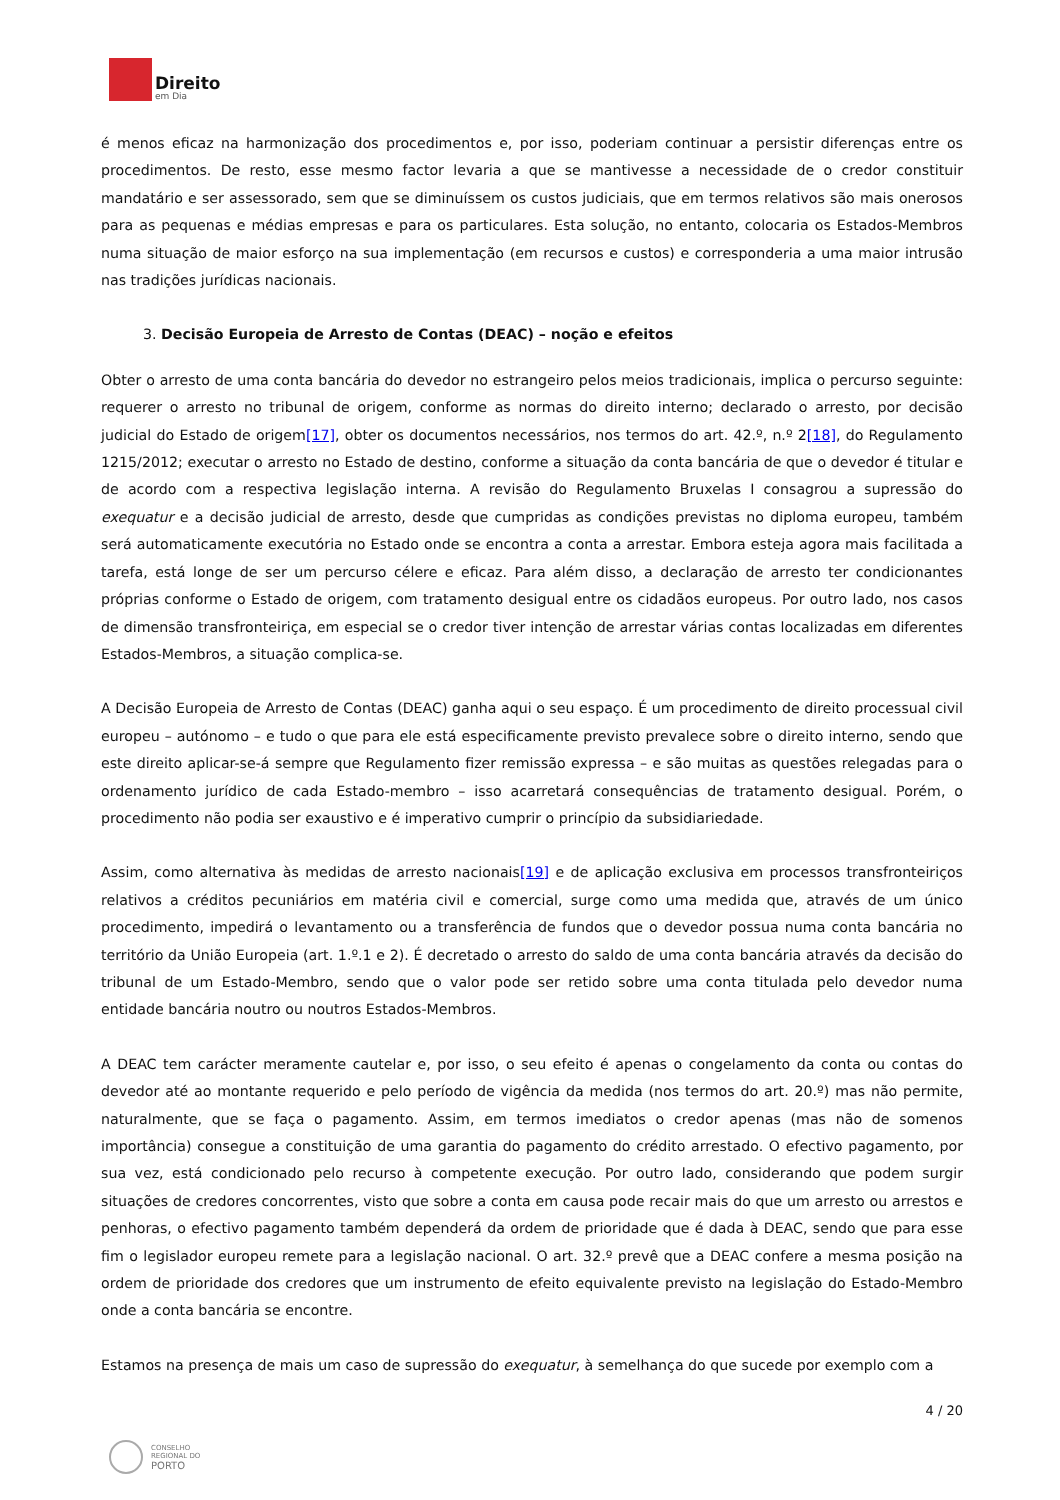Direito
em Dia
é menos eficaz na harmonização dos procedimentos e, por isso, poderiam continuar a persistir diferenças entre os procedimentos. De resto, esse mesmo factor levaria a que se mantivesse a necessidade de o credor constituir mandatário e ser assessorado, sem que se diminuíssem os custos judiciais, que em termos relativos são mais onerosos para as pequenas e médias empresas e para os particulares. Esta solução, no entanto, colocaria os Estados-Membros numa situação de maior esforço na sua implementação (em recursos e custos) e corresponderia a uma maior intrusão nas tradições jurídicas nacionais.
3. Decisão Europeia de Arresto de Contas (DEAC) – noção e efeitos
Obter o arresto de uma conta bancária do devedor no estrangeiro pelos meios tradicionais, implica o percurso seguinte: requerer o arresto no tribunal de origem, conforme as normas do direito interno; declarado o arresto, por decisão judicial do Estado de origem[17], obter os documentos necessários, nos termos do art. 42.º, n.º 2[18], do Regulamento 1215/2012; executar o arresto no Estado de destino, conforme a situação da conta bancária de que o devedor é titular e de acordo com a respectiva legislação interna. A revisão do Regulamento Bruxelas I consagrou a supressão do exequatur e a decisão judicial de arresto, desde que cumpridas as condições previstas no diploma europeu, também será automaticamente executória no Estado onde se encontra a conta a arrestar. Embora esteja agora mais facilitada a tarefa, está longe de ser um percurso célere e eficaz. Para além disso, a declaração de arresto ter condicionantes próprias conforme o Estado de origem, com tratamento desigual entre os cidadãos europeus. Por outro lado, nos casos de dimensão transfronteiriça, em especial se o credor tiver intenção de arrestar várias contas localizadas em diferentes Estados-Membros, a situação complica-se.
A Decisão Europeia de Arresto de Contas (DEAC) ganha aqui o seu espaço. É um procedimento de direito processual civil europeu – autónomo – e tudo o que para ele está especificamente previsto prevalece sobre o direito interno, sendo que este direito aplicar-se-á sempre que Regulamento fizer remissão expressa – e são muitas as questões relegadas para o ordenamento jurídico de cada Estado-membro – isso acarretará consequências de tratamento desigual. Porém, o procedimento não podia ser exaustivo e é imperativo cumprir o princípio da subsidiariedade.
Assim, como alternativa às medidas de arresto nacionais[19] e de aplicação exclusiva em processos transfronteiriços relativos a créditos pecuniários em matéria civil e comercial, surge como uma medida que, através de um único procedimento, impedirá o levantamento ou a transferência de fundos que o devedor possua numa conta bancária no território da União Europeia (art. 1.º.1 e 2). É decretado o arresto do saldo de uma conta bancária através da decisão do tribunal de um Estado-Membro, sendo que o valor pode ser retido sobre uma conta titulada pelo devedor numa entidade bancária noutro ou noutros Estados-Membros.
A DEAC tem carácter meramente cautelar e, por isso, o seu efeito é apenas o congelamento da conta ou contas do devedor até ao montante requerido e pelo período de vigência da medida (nos termos do art. 20.º) mas não permite, naturalmente, que se faça o pagamento. Assim, em termos imediatos o credor apenas (mas não de somenos importância) consegue a constituição de uma garantia do pagamento do crédito arrestado. O efectivo pagamento, por sua vez, está condicionado pelo recurso à competente execução. Por outro lado, considerando que podem surgir situações de credores concorrentes, visto que sobre a conta em causa pode recair mais do que um arresto ou arrestos e penhoras, o efectivo pagamento também dependerá da ordem de prioridade que é dada à DEAC, sendo que para esse fim o legislador europeu remete para a legislação nacional. O art. 32.º prevê que a DEAC confere a mesma posição na ordem de prioridade dos credores que um instrumento de efeito equivalente previsto na legislação do Estado-Membro onde a conta bancária se encontre.
Estamos na presença de mais um caso de supressão do exequatur, à semelhança do que sucede por exemplo com a
4 / 20
CONSELHO
REGIONAL DO
PORTO